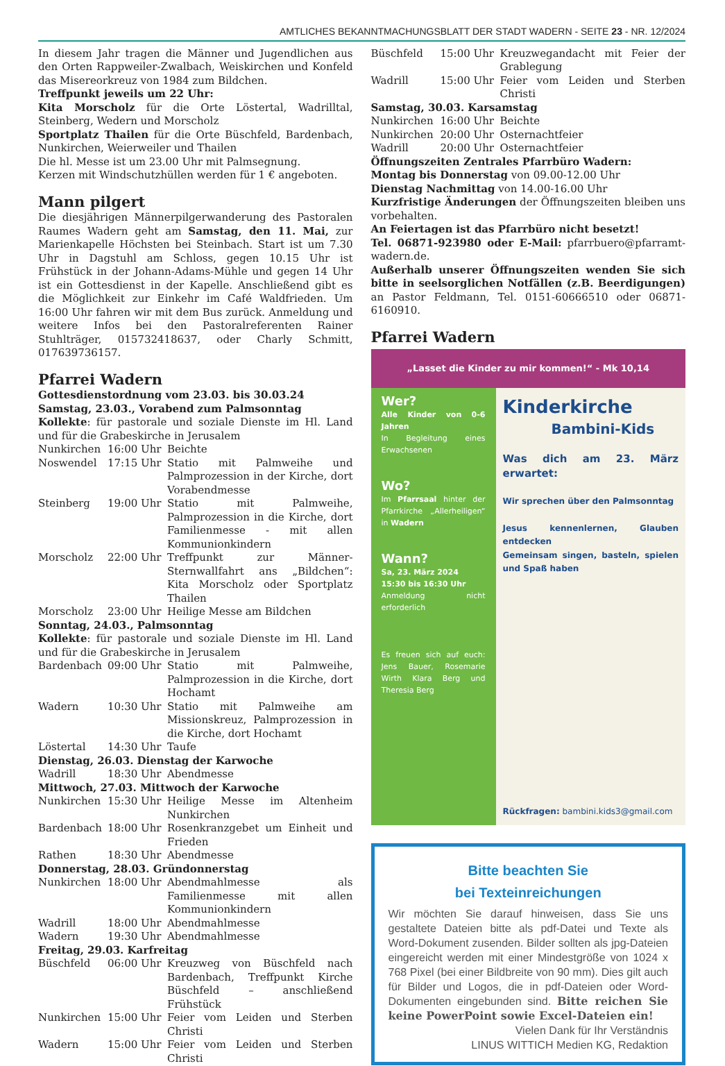AMTLICHES BEKANNTMACHUNGSBLATT DER STADT WADERN - SEITE 23 - NR. 12/2024
In diesem Jahr tragen die Männer und Jugendlichen aus den Orten Rappweiler-Zwalbach, Weiskirchen und Konfeld das Misereorkreuz von 1984 zum Bildchen.
Treffpunkt jeweils um 22 Uhr:
Kita Morscholz für die Orte Löstertal, Wadrilltal, Steinberg, Wedern und Morscholz
Sportplatz Thailen für die Orte Büschfeld, Bardenbach, Nunkirchen, Weierweiler und Thailen
Die hl. Messe ist um 23.00 Uhr mit Palmsegnung.
Kerzen mit Windschutzhüllen werden für 1 € angeboten.
Mann pilgert
Die diesjährigen Männerpilgerwanderung des Pastoralen Raumes Wadern geht am Samstag, den 11. Mai, zur Marienkapelle Höchsten bei Steinbach. Start ist um 7.30 Uhr in Dagstuhl am Schloss, gegen 10.15 Uhr ist Frühstück in der Johann-Adams-Mühle und gegen 14 Uhr ist ein Gottesdienst in der Kapelle. Anschließend gibt es die Möglichkeit zur Einkehr im Café Waldfrieden. Um 16:00 Uhr fahren wir mit dem Bus zurück. Anmeldung und weitere Infos bei den Pastoralreferenten Rainer Stuhlträger, 015732418637, oder Charly Schmitt, 017639736157.
Pfarrei Wadern
Gottesdienstordnung vom 23.03. bis 30.03.24
Samstag, 23.03., Vorabend zum Palmsonntag
Kollekte: für pastorale und soziale Dienste im Hl. Land und für die Grabeskirche in Jerusalem
Nunkirchen 16:00 Uhr Beichte
Noswendel 17:15 Uhr Statio mit Palmweihe und Palmprozession in der Kirche, dort Vorabendmesse
Steinberg 19:00 Uhr Statio mit Palmweihe, Palmprozession in die Kirche, dort Familienmesse - mit allen Kommunionkindern
Morscholz 22:00 Uhr Treffpunkt zur Männer-Sternwallfahrt ans „Bildchen“: Kita Morscholz oder Sportplatz Thailen
Morscholz 23:00 Uhr Heilige Messe am Bildchen
Sonntag, 24.03., Palmsonntag
Kollekte: für pastorale und soziale Dienste im Hl. Land und für die Grabeskirche in Jerusalem
Bardenbach 09:00 Uhr Statio mit Palmweihe, Palmprozession in die Kirche, dort Hochamt
Wadern 10:30 Uhr Statio mit Palmweihe am Missionskreuz, Palmprozession in die Kirche, dort Hochamt
Löstertal 14:30 Uhr Taufe
Dienstag, 26.03. Dienstag der Karwoche
Wadrill 18:30 Uhr Abendmesse
Mittwoch, 27.03. Mittwoch der Karwoche
Nunkirchen 15:30 Uhr Heilige Messe im Altenheim Nunkirchen
Bardenbach 18:00 Uhr Rosenkranzgebet um Einheit und Frieden
Rathen 18:30 Uhr Abendmesse
Donnerstag, 28.03. Gründonnerstag
Nunkirchen 18:00 Uhr Abendmahlmesse als Familienmesse mit allen Kommunionkindern
Wadrill 18:00 Uhr Abendmahlmesse
Wadern 19:30 Uhr Abendmahlmesse
Freitag, 29.03. Karfreitag
Büschfeld 06:00 Uhr Kreuzweg von Büschfeld nach Bardenbach, Treffpunkt Kirche Büschfeld – anschließend Frühstück
Nunkirchen 15:00 Uhr Feier vom Leiden und Sterben Christi
Wadern 15:00 Uhr Feier vom Leiden und Sterben Christi
Büschfeld 15:00 Uhr Kreuzwegandacht mit Feier der Grablegung
Wadrill 15:00 Uhr Feier vom Leiden und Sterben Christi
Samstag, 30.03. Karsamstag
Nunkirchen 16:00 Uhr Beichte
Nunkirchen 20:00 Uhr Osternachtfeier
Wadrill 20:00 Uhr Osternachtfeier
Öffnungszeiten Zentrales Pfarrbüro Wadern:
Montag bis Donnerstag von 09.00-12.00 Uhr
Dienstag Nachmittag von 14.00-16.00 Uhr
Kurzfristige Änderungen der Öffnungszeiten bleiben uns vorbehalten.
An Feiertagen ist das Pfarrbüro nicht besetzt!
Tel. 06871-923980 oder E-Mail: pfarrbuero@pfarramt-wadern.de.
Außerhalb unserer Öffnungszeiten wenden Sie sich bitte in seelsorglichen Notfällen (z.B. Beerdigungen) an Pastor Feldmann, Tel. 0151-60666510 oder 06871-6160910.
Pfarrei Wadern
„Lasset die Kinder zu mir kommen!“ - Mk 10,14
Wer?
Alle Kinder von 0-6 Jahren
In Begleitung eines Erwachsenen
Wo?
Im Pfarrsaal hinter der Pfarrkirche „Allerheiligen“ in Wadern
Wann?
Sa, 23. März 2024
15:30 bis 16:30 Uhr
Anmeldung nicht erforderlich
Es freuen sich auf euch: Jens Bauer, Rosemarie Wirth Klara Berg und Theresia Berg
Kinderkirche
Bambini-Kids
Was dich am 23. März erwartet:
Wir sprechen über den Palmsonntag
Jesus kennenlernen, Glauben entdecken
Gemeinsam singen, basteln, spielen und Spaß haben
Rückfragen: bambini.kids3@gmail.com
Bitte beachten Sie
bei Texteinreichungen
Wir möchten Sie darauf hinweisen, dass Sie uns gestaltete Dateien bitte als pdf-Datei und Texte als Word-Dokument zusenden. Bilder sollten als jpg-Dateien eingereicht werden mit einer Mindestgröße von 1024 x 768 Pixel (bei einer Bildbreite von 90 mm). Dies gilt auch für Bilder und Logos, die in pdf-Dateien oder Word-Dokumenten eingebunden sind. Bitte reichen Sie keine PowerPoint sowie Excel-Dateien ein!
Vielen Dank für Ihr Verständnis
LINUS WITTICH Medien KG, Redaktion